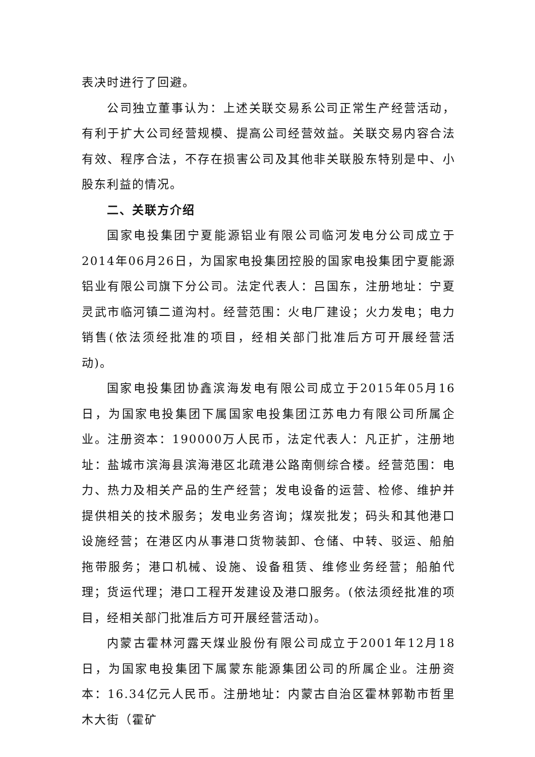表决时进行了回避。
公司独立董事认为：上述关联交易系公司正常生产经营活动，有利于扩大公司经营规模、提高公司经营效益。关联交易内容合法有效、程序合法，不存在损害公司及其他非关联股东特别是中、小股东利益的情况。
二、关联方介绍
国家电投集团宁夏能源铝业有限公司临河发电分公司成立于2014年06月26日，为国家电投集团控股的国家电投集团宁夏能源铝业有限公司旗下分公司。法定代表人：吕国东，注册地址：宁夏灵武市临河镇二道沟村。经营范围：火电厂建设；火力发电；电力销售(依法须经批准的项目，经相关部门批准后方可开展经营活动)。
国家电投集团协鑫滨海发电有限公司成立于2015年05月16日，为国家电投集团下属国家电投集团江苏电力有限公司所属企业。注册资本：190000万人民币，法定代表人：凡正扩，注册地址：盐城市滨海县滨海港区北疏港公路南侧综合楼。经营范围：电力、热力及相关产品的生产经营；发电设备的运营、检修、维护并提供相关的技术服务；发电业务咨询；煤炭批发；码头和其他港口设施经营；在港区内从事港口货物装卸、仓储、中转、驳运、船舶拖带服务；港口机械、设施、设备租赁、维修业务经营；船舶代理；货运代理；港口工程开发建设及港口服务。(依法须经批准的项目，经相关部门批准后方可开展经营活动)。
内蒙古霍林河露天煤业股份有限公司成立于2001年12月18日，为国家电投集团下属蒙东能源集团公司的所属企业。注册资本：16.34亿元人民币。注册地址：内蒙古自治区霍林郭勒市哲里木大街（霍矿